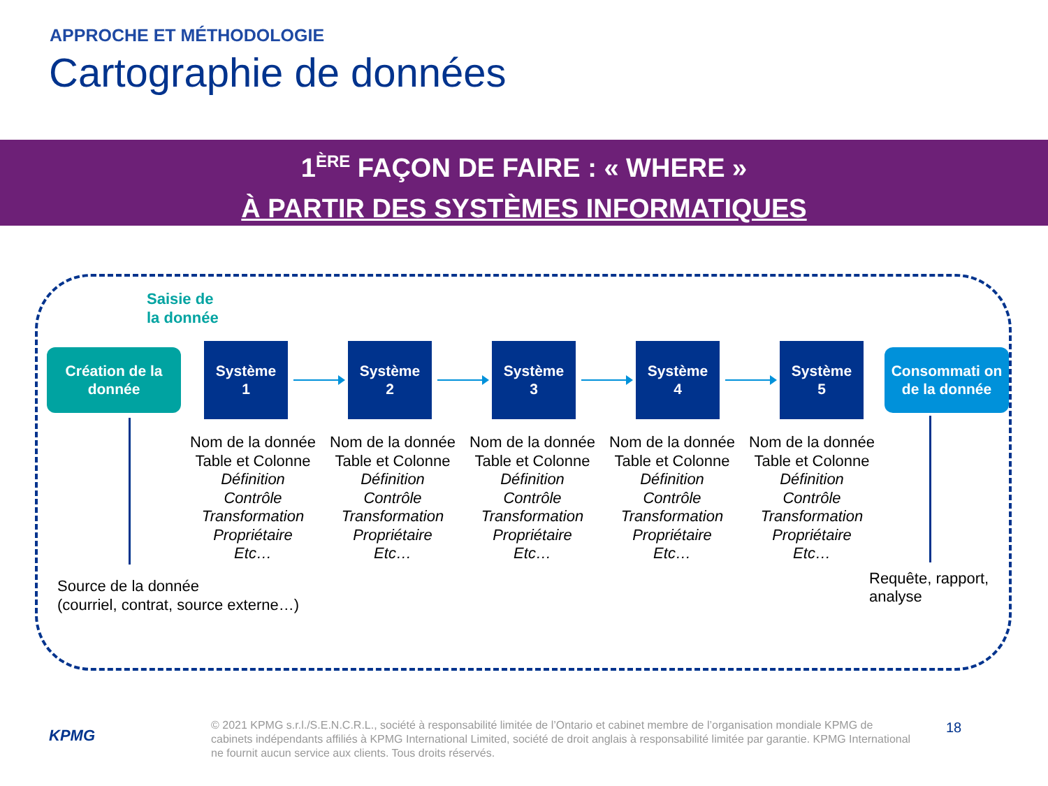APPROCHE ET MÉTHODOLOGIE
Cartographie de données
1<sup>ÈRE</sup> FAÇON DE FAIRE : « WHERE »
À PARTIR DES SYSTÈMES INFORMATIQUES
Saisie de
la donnée
Création de la donnée
Système
1
Système
2
Système
3
Système
4
Système
5
Consommati on de la donnée
Nom de la donnée
Table et Colonne
Définition
Contrôle
Transformation
Propriétaire
Etc…
Nom de la donnée
Table et Colonne
Définition
Contrôle
Transformation
Propriétaire
Etc…
Nom de la donnée
Table et Colonne
Définition
Contrôle
Transformation
Propriétaire
Etc…
Nom de la donnée
Table et Colonne
Définition
Contrôle
Transformation
Propriétaire
Etc…
Nom de la donnée
Table et Colonne
Définition
Contrôle
Transformation
Propriétaire
Etc…
Source de la donnée
(courriel, contrat, source externe…)
Requête, rapport,
analyse
KPMG
© 2021 KPMG s.r.l./S.E.N.C.R.L., société à responsabilité limitée de l’Ontario et cabinet membre de l’organisation mondiale KPMG de cabinets indépendants affiliés à KPMG International Limited, société de droit anglais à responsabilité limitée par garantie. KPMG International ne fournit aucun service aux clients. Tous droits réservés.
18